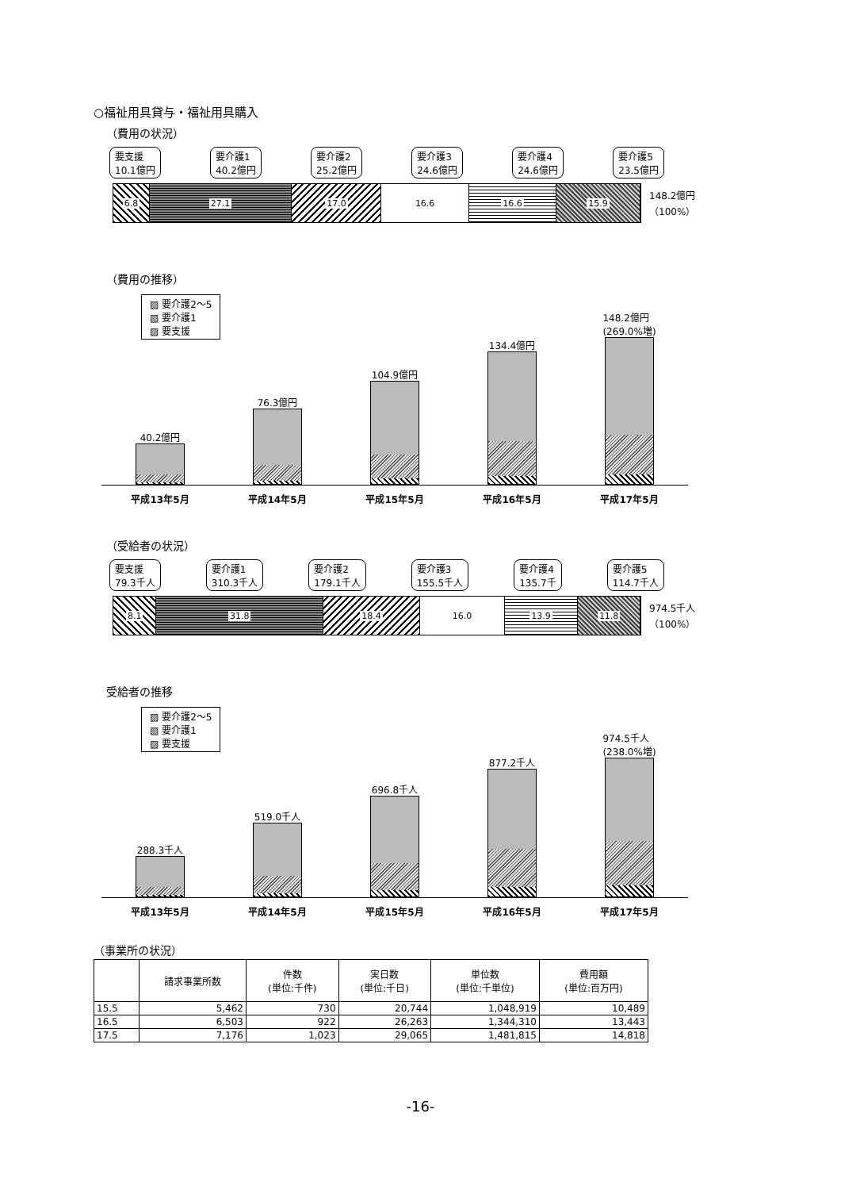○福祉用具貸与・福祉用具購入
（費用の状況）
要支援
10.1億円
要介護1
40.2億円
要介護2
25.2億円
要介護3
24.6億円
要介護4
24.6億円
要介護5
23.5億円
6.8 27.1 17.0 16.6 16.6 15.9
148.2億円
（100%）
（費用の推移）
▨ 要介護2～5
▧ 要介護1
▨ 要支援
40.2億円
76.3億円
104.9億円
134.4億円
148.2億円
(269.0%増)
平成13年5月 平成14年5月 平成15年5月 平成16年5月 平成17年5月
（受給者の状況）
要支援
79.3千人
要介護1
310.3千人
要介護2
179.1千人
要介護3
155.5千人
要介護4
135.7千
要介護5
114.7千人
8.1 31.8 18.4 16.0 13.9 11.8
974.5千人
（100%）
受給者の推移
▨ 要介護2～5
▧ 要介護1
▨ 要支援
288.3千人
519.0千人
696.8千人
877.2千人
974.5千人
(238.0%増)
平成13年5月 平成14年5月 平成15年5月 平成16年5月 平成17年5月
（事業所の状況）
| | 請求事業所数 | 件数 (単位:千件) | 実日数 (単位:千日) | 単位数 (単位:千単位) | 費用額 (単位:百万円) |
| --- | --- | --- | --- | --- | --- |
| 15.5 | 5,462 | 730 | 20,744 | 1,048,919 | 10,489 |
| 16.5 | 6,503 | 922 | 26,263 | 1,344,310 | 13,443 |
| 17.5 | 7,176 | 1,023 | 29,065 | 1,481,815 | 14,818 |
-16-